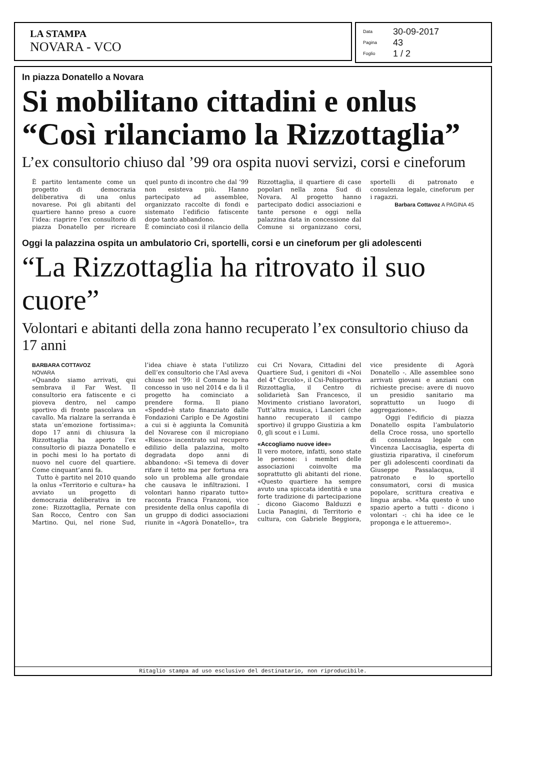LA STAMPA
NOVARA - VCO
Data 30-09-2017
Pagina 43
Foglio 1 / 2
In piazza Donatello a Novara
Si mobilitano cittadini e onlus
“Così rilanciamo la Rizzottaglia”
L’ex consultorio chiuso dal ’99 ora ospita nuovi servizi, corsi e cineforum
È partito lentamente come un progetto di democrazia deliberativa di una onlus novarese. Poi gli abitanti del quartiere hanno preso a cuore l’idea: riaprire l’ex consultorio di piazza Donatello per ricreare quel punto di incontro che dal ’99 non esisteva più. Hanno partecipato ad assemblee, organizzato raccolte di fondi e sistemato l’edificio fatiscente dopo tanto abbandono.
È cominciato così il rilancio della Rizzottaglia, il quartiere di case popolari nella zona Sud di Novara. Al progetto hanno partecipato dodici associazioni e tante persone e oggi nella palazzina data in concessione dal Comune si organizzano corsi, sportelli di patronato e consulenza legale, cineforum per i ragazzi.
Barbara Cottavoz A PAGINA 45
Oggi la palazzina ospita un ambulatorio Cri, sportelli, corsi e un cineforum per gli adolescenti
“La Rizzottaglia ha ritrovato il suo cuore”
Volontari e abitanti della zona hanno recuperato l’ex consultorio chiuso da 17 anni
BARBARA COTTAVOZ
NOVARA
«Quando siamo arrivati, qui sembrava il Far West. Il consultorio era fatiscente e ci pioveva dentro, nel campo sportivo di fronte pascolava un cavallo. Ma rialzare la serranda è stata un’emozione fortissima»: dopo 17 anni di chiusura la Rizzottaglia ha aperto l’ex consultorio di piazza Donatello e in pochi mesi lo ha portato di nuovo nel cuore del quartiere. Come cinquant’anni fa.
Tutto è partito nel 2010 quando la onlus «Territorio e cultura» ha avviato un progetto di democrazia deliberativa in tre zone: Rizzottaglia, Pernate con San Rocco, Centro con San Martino. Qui, nel rione Sud, l’idea chiave è stata l’utilizzo dell’ex consultorio che l’Asl aveva chiuso nel ’99: il Comune lo ha concesso in uso nel 2014 e da lì il progetto ha cominciato a prendere forma. Il piano «Spedd»è stato finanziato dalle Fondazioni Cariplo e De Agostini a cui si è aggiunta la Comunità del Novarese con il micropiano «Riesco» incentrato sul recupero edilizio della palazzina, molto degradata dopo anni di abbandono: «Si temeva di dover rifare il tetto ma per fortuna era solo un problema alle grondaie che causava le infiltrazioni. I volontari hanno riparato tutto» racconta Franca Franzoni, vice presidente della onlus capofila di un gruppo di dodici associazioni riunite in «Agorà Donatello», tra cui Cri Novara, Cittadini del Quartiere Sud, i genitori di «Noi del 4° Circolo», il Csi-Polisportiva Rizzottaglia, il Centro di solidarietà San Francesco, il Movimento cristiano lavoratori, Tutt’altra musica, i Lancieri (che hanno recuperato il campo sportivo) il gruppo Giustizia a km 0, gli scout e i Lumi.
«Accogliamo nuove idee»
Il vero motore, infatti, sono state le persone: i membri delle associazioni coinvolte ma soprattutto gli abitanti del rione. «Questo quartiere ha sempre avuto una spiccata identità e una forte tradizione di partecipazione - dicono Giacomo Balduzzi e Lucia Panagini, di Territorio e cultura, con Gabriele Beggiora, vice presidente di Agorà Donatello -. Alle assemblee sono arrivati giovani e anziani con richieste precise: avere di nuovo un presidio sanitario ma soprattutto un luogo di aggregazione».
Oggi l’edificio di piazza Donatello ospita l’ambulatorio della Croce rossa, uno sportello di consulenza legale con Vincenza Laccisaglia, esperta di giustizia riparativa, il cineforum per gli adolescenti coordinati da Giuseppe Passalacqua, il patronato e lo sportello consumatori, corsi di musica popolare, scrittura creativa e lingua araba. «Ma questo è uno spazio aperto a tutti - dicono i volontari -: chi ha idee ce le proponga e le attueremo».
Ritaglio stampa ad uso esclusivo del destinatario, non riproducibile.